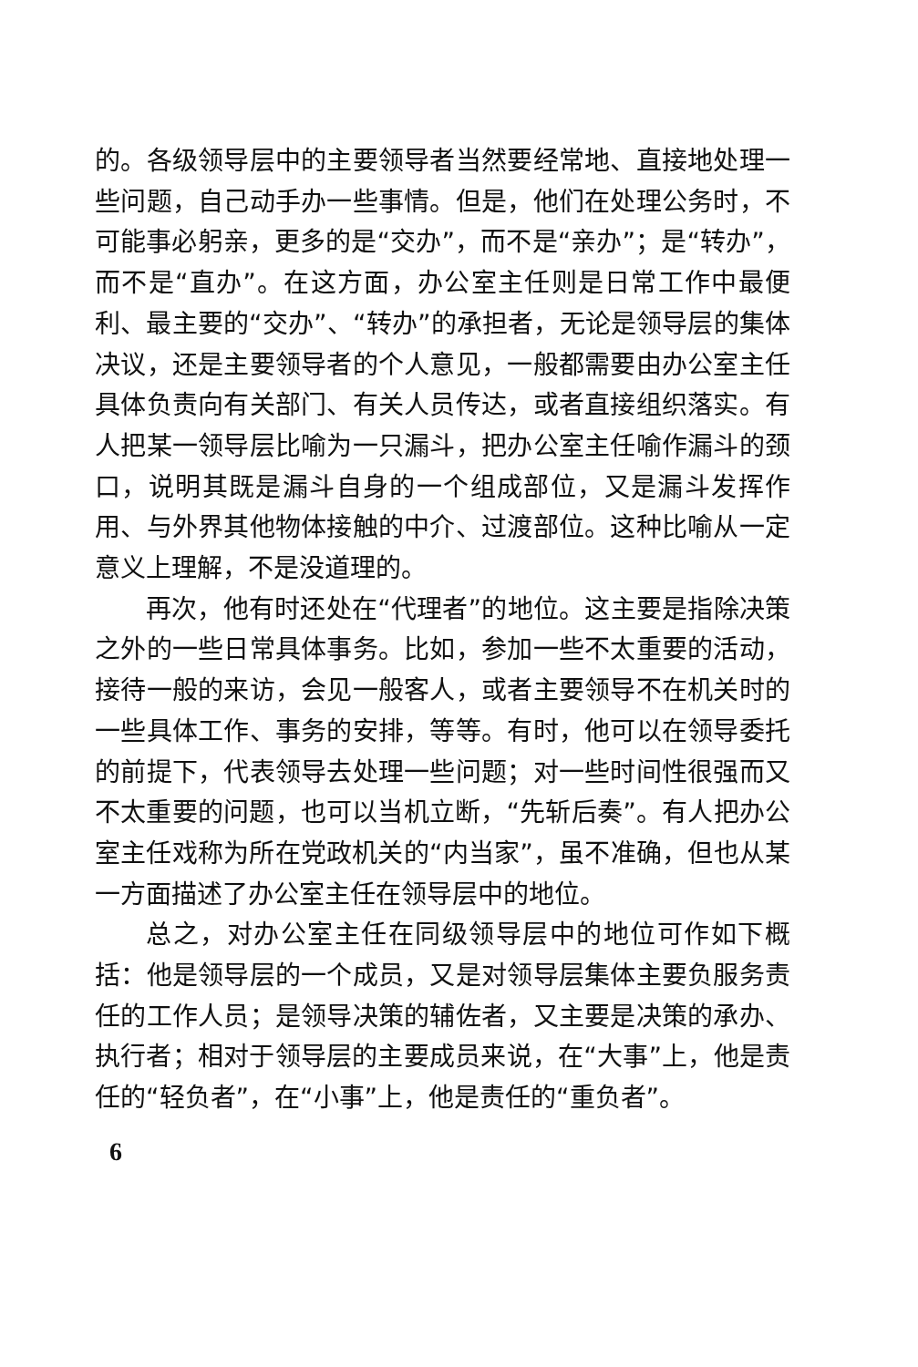的。各级领导层中的主要领导者当然要经常地、直接地处理一些问题，自己动手办一些事情。但是，他们在处理公务时，不可能事必躬亲，更多的是“交办”，而不是“亲办”；是“转办”，而不是“直办”。在这方面，办公室主任则是日常工作中最便利、最主要的“交办”、“转办”的承担者，无论是领导层的集体决议，还是主要领导者的个人意见，一般都需要由办公室主任具体负责向有关部门、有关人员传达，或者直接组织落实。有人把某一领导层比喻为一只漏斗，把办公室主任喻作漏斗的颈口，说明其既是漏斗自身的一个组成部位，又是漏斗发挥作用、与外界其他物体接触的中介、过渡部位。这种比喻从一定意义上理解，不是没道理的。
再次，他有时还处在“代理者”的地位。这主要是指除决策之外的一些日常具体事务。比如，参加一些不太重要的活动，接待一般的来访，会见一般客人，或者主要领导不在机关时的一些具体工作、事务的安排，等等。有时，他可以在领导委托的前提下，代表领导去处理一些问题；对一些时间性很强而又不太重要的问题，也可以当机立断，“先斩后奏”。有人把办公室主任戏称为所在党政机关的“内当家”，虽不准确，但也从某一方面描述了办公室主任在领导层中的地位。
总之，对办公室主任在同级领导层中的地位可作如下概括：他是领导层的一个成员，又是对领导层集体主要负服务责任的工作人员；是领导决策的辅佐者，又主要是决策的承办、执行者；相对于领导层的主要成员来说，在“大事”上，他是责任的“轻负者”，在“小事”上，他是责任的“重负者”。
6